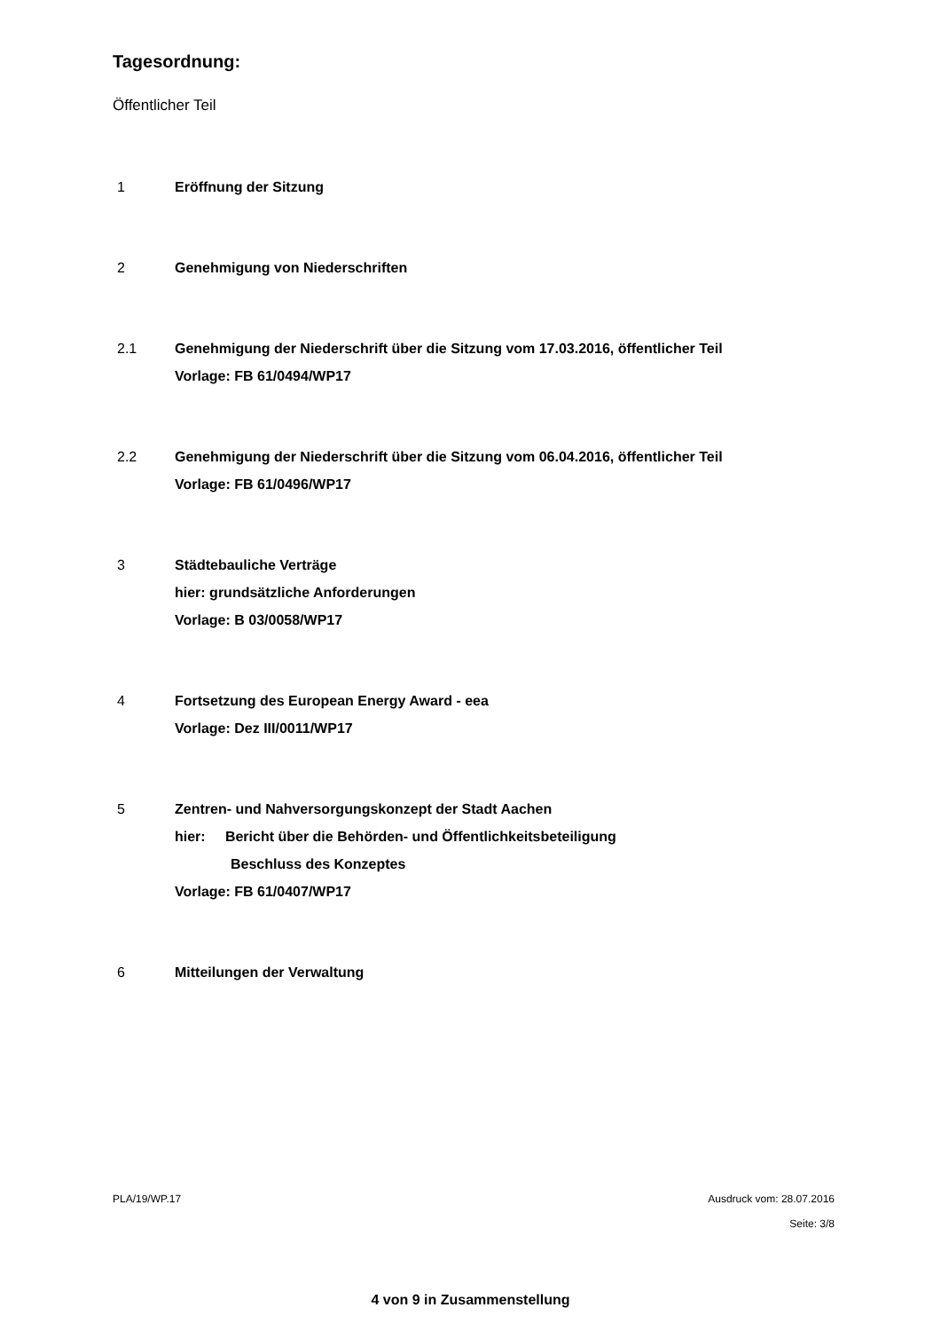Tagesordnung:
Öffentlicher Teil
1 Eröffnung der Sitzung
2 Genehmigung von Niederschriften
2.1 Genehmigung der Niederschrift über die Sitzung vom 17.03.2016, öffentlicher Teil
Vorlage: FB 61/0494/WP17
2.2 Genehmigung der Niederschrift über die Sitzung vom 06.04.2016, öffentlicher Teil
Vorlage: FB 61/0496/WP17
3 Städtebauliche Verträge
hier: grundsätzliche Anforderungen
Vorlage: B 03/0058/WP17
4 Fortsetzung des European Energy Award - eea
Vorlage: Dez III/0011/WP17
5 Zentren- und Nahversorgungskonzept der Stadt Aachen
hier: Bericht über die Behörden- und Öffentlichkeitsbeteiligung
Beschluss des Konzeptes
Vorlage: FB 61/0407/WP17
6 Mitteilungen der Verwaltung
PLA/19/WP.17 Ausdruck vom: 28.07.2016
Seite: 3/8
4 von 9 in Zusammenstellung